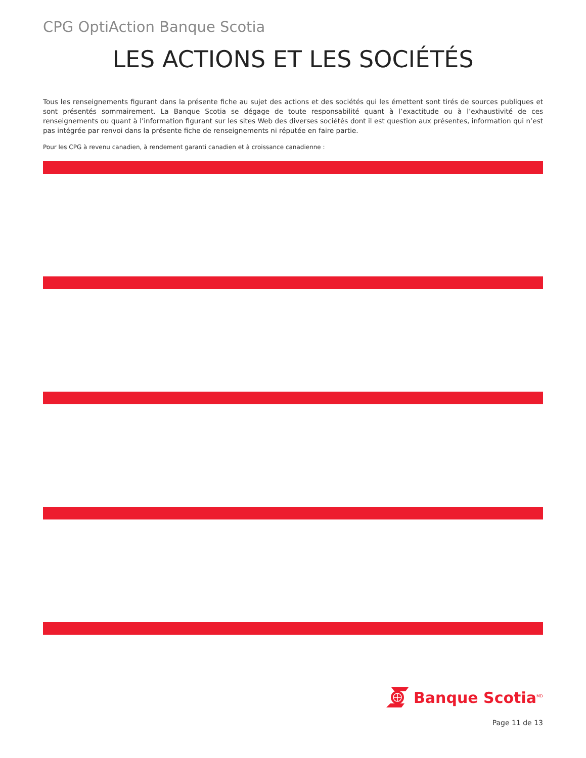CPG OptiAction Banque Scotia
LES ACTIONS ET LES SOCIÉTÉS
Tous les renseignements figurant dans la présente fiche au sujet des actions et des sociétés qui les émettent sont tirés de sources publiques et sont présentés sommairement. La Banque Scotia se dégage de toute responsabilité quant à l’exactitude ou à l’exhaustivité de ces renseignements ou quant à l’information figurant sur les sites Web des diverses sociétés dont il est question aux présentes, information qui n’est pas intégrée par renvoi dans la présente fiche de renseignements ni réputée en faire partie.
Pour les CPG à revenu canadien, à rendement garanti canadien et à croissance canadienne :
Banque Scotia<sup>MD</sup>
Page 11 de 13